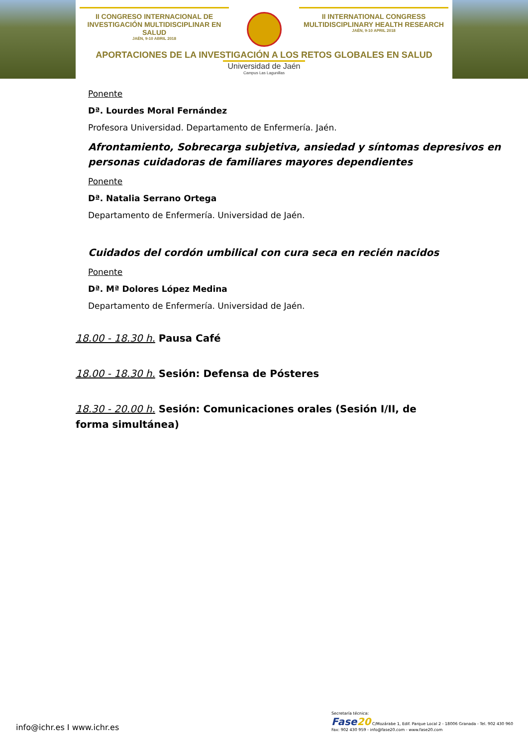II CONGRESO INTERNACIONAL DE INVESTIGACIÓN MULTIDISCIPLINAR EN SALUD
JAÉN, 9-10 ABRIL 2018
II INTERNATIONAL CONGRESS MULTIDISCIPLINARY HEALTH RESEARCH
JAÉN, 9-10 APRIL 2018
APORTACIONES DE LA INVESTIGACIÓN A LOS RETOS GLOBALES EN SALUD
Universidad de Jaén
Campus Las Lagunillas
Ponente
Dª. Lourdes Moral Fernández
Profesora Universidad. Departamento de Enfermería. Jaén.
Afrontamiento, Sobrecarga subjetiva, ansiedad y síntomas depresivos en personas cuidadoras de familiares mayores dependientes
Ponente
Dª. Natalia Serrano Ortega
Departamento de Enfermería. Universidad de Jaén.
Cuidados del cordón umbilical con cura seca en recién nacidos
Ponente
Dª. Mª Dolores López Medina
Departamento de Enfermería. Universidad de Jaén.
18.00 - 18.30 h. Pausa Café
18.00 - 18.30 h. Sesión: Defensa de Pósteres
18.30 - 20.00 h. Sesión: Comunicaciones orales (Sesión I/II, de forma simultánea)
info@ichr.es I www.ichr.es
Secretaría técnica:
Fase20 C/Mozárabe 1, Edif. Parque Local 2 - 18006 Granada - Tel. 902 430 960
Fax: 902 430 959 - info@fase20.com - www.fase20.com